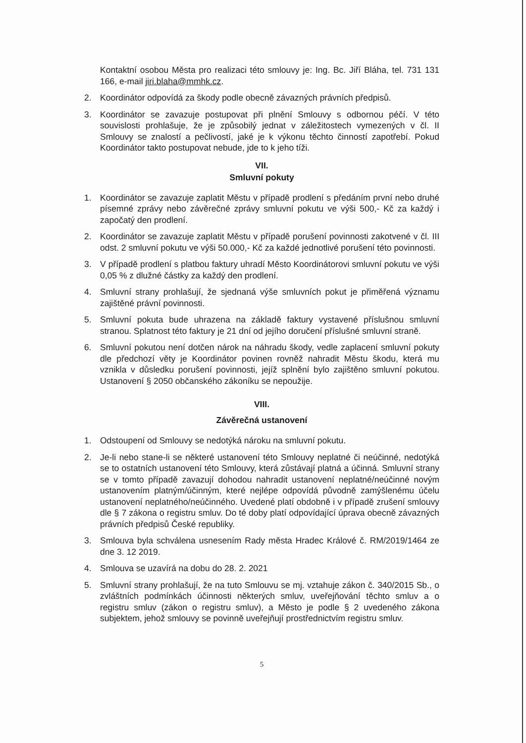Kontaktní osobou Města pro realizaci této smlouvy je: Ing. Bc. Jiří Bláha, tel. 731 131 166, e-mail jiri.blaha@mmhk.cz.
2. Koordinátor odpovídá za škody podle obecně závazných právních předpisů.
3. Koordinátor se zavazuje postupovat při plnění Smlouvy s odbornou péčí. V této souvislosti prohlašuje, že je způsobilý jednat v záležitostech vymezených v čl. II Smlouvy se znalostí a pečlivostí, jaké je k výkonu těchto činností zapotřebí. Pokud Koordinátor takto postupovat nebude, jde to k jeho tíži.
VII.
Smluvní pokuty
1. Koordinátor se zavazuje zaplatit Městu v případě prodlení s předáním první nebo druhé písemné zprávy nebo závěrečné zprávy smluvní pokutu ve výši 500,- Kč za každý i započatý den prodlení.
2. Koordinátor se zavazuje zaplatit Městu v případě porušení povinnosti zakotvené v čl. III odst. 2 smluvní pokutu ve výši 50.000,- Kč za každé jednotlivé porušení této povinnosti.
3. V případě prodlení s platbou faktury uhradí Město Koordinátorovi smluvní pokutu ve výši 0,05 % z dlužné částky za každý den prodlení.
4. Smluvní strany prohlašují, že sjednaná výše smluvních pokut je přiměřená významu zajištěné právní povinnosti.
5. Smluvní pokuta bude uhrazena na základě faktury vystavené příslušnou smluvní stranou. Splatnost této faktury je 21 dní od jejího doručení příslušné smluvní straně.
6. Smluvní pokutou není dotčen nárok na náhradu škody, vedle zaplacení smluvní pokuty dle předchozí věty je Koordinátor povinen rovněž nahradit Městu škodu, která mu vznikla v důsledku porušení povinnosti, jejíž splnění bylo zajištěno smluvní pokutou. Ustanovení § 2050 občanského zákoníku se nepoužije.
VIII.
Závěrečná ustanovení
1. Odstoupení od Smlouvy se nedotýká nároku na smluvní pokutu.
2. Je-li nebo stane-li se některé ustanovení této Smlouvy neplatné či neúčinné, nedotýká se to ostatních ustanovení této Smlouvy, která zůstávají platná a účinná. Smluvní strany se v tomto případě zavazují dohodou nahradit ustanovení neplatné/neúčinné novým ustanovením platným/účinným, které nejlépe odpovídá původně zamýšlenému účelu ustanovení neplatného/neúčinného. Uvedené platí obdobně i v případě zrušení smlouvy dle § 7 zákona o registru smluv. Do té doby platí odpovídající úprava obecně závazných právních předpisů České republiky.
3. Smlouva byla schválena usnesením Rady města Hradec Králové č. RM/2019/1464 ze dne 3. 12 2019.
4. Smlouva se uzavírá na dobu do 28. 2. 2021
5. Smluvní strany prohlašují, že na tuto Smlouvu se mj. vztahuje zákon č. 340/2015 Sb., o zvláštních podmínkách účinnosti některých smluv, uveřejňování těchto smluv a o registru smluv (zákon o registru smluv), a Město je podle § 2 uvedeného zákona subjektem, jehož smlouvy se povinně uveřejňují prostřednictvím registru smluv.
5